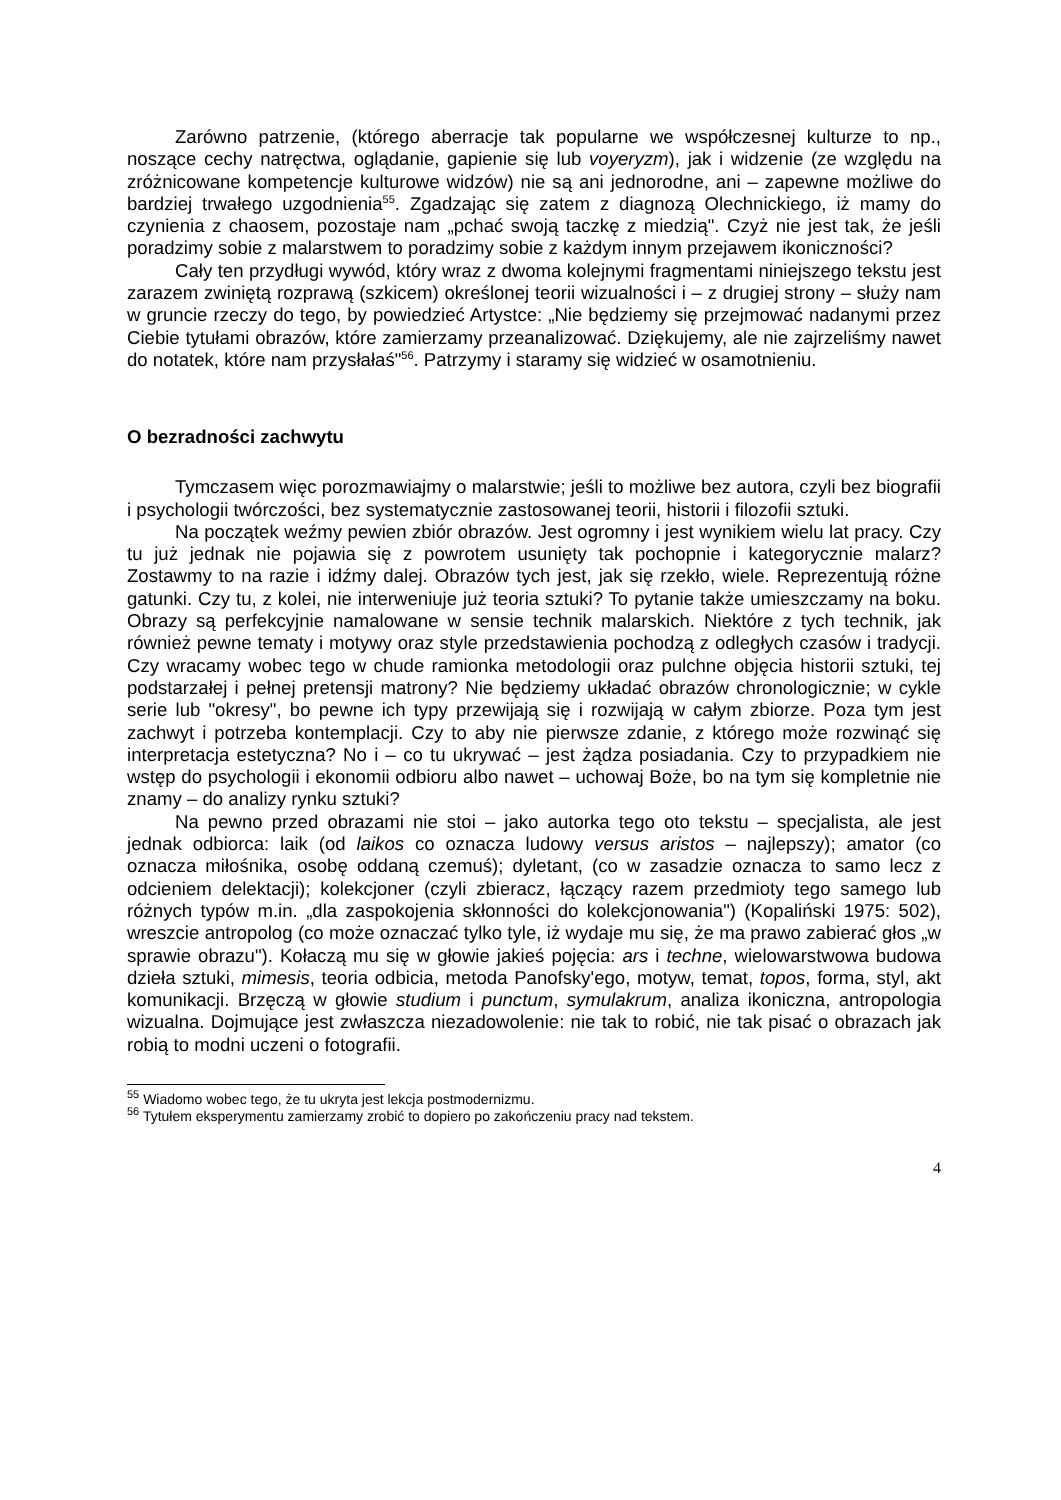Zarówno patrzenie, (którego aberracje tak popularne we współczesnej kulturze to np., noszące cechy natręctwa, oglądanie, gapienie się lub voyeryzm), jak i widzenie (ze względu na zróżnicowane kompetencje kulturowe widzów) nie są ani jednorodne, ani – zapewne możliwe do bardziej trwałego uzgodnienia<sup>55</sup>. Zgadzając się zatem z diagnozą Olechnickiego, iż mamy do czynienia z chaosem, pozostaje nam „pchać swoją taczkę z miedzią". Czyż nie jest tak, że jeśli poradzimy sobie z malarstwem to poradzimy sobie z każdym innym przejawem ikoniczności?
Cały ten przydługi wywód, który wraz z dwoma kolejnymi fragmentami niniejszego tekstu jest zarazem zwiniętą rozprawą (szkicem) określonej teorii wizualności i – z drugiej strony – służy nam w gruncie rzeczy do tego, by powiedzieć Artystce: „Nie będziemy się przejmować nadanymi przez Ciebie tytułami obrazów, które zamierzamy przeanalizować. Dziękujemy, ale nie zajrzeliśmy nawet do notatek, które nam przysłałaś"<sup>56</sup>. Patrzymy i staramy się widzieć w osamotnieniu.
O bezradności zachwytu
Tymczasem więc porozmawiajmy o malarstwie; jeśli to możliwe bez autora, czyli bez biografii i psychologii twórczości, bez systematycznie zastosowanej teorii, historii i filozofii sztuki.
Na początek weźmy pewien zbiór obrazów. Jest ogromny i jest wynikiem wielu lat pracy. Czy tu już jednak nie pojawia się z powrotem usunięty tak pochopnie i kategorycznie malarz? Zostawmy to na razie i idźmy dalej. Obrazów tych jest, jak się rzekło, wiele. Reprezentują różne gatunki. Czy tu, z kolei, nie interweniuje już teoria sztuki? To pytanie także umieszczamy na boku. Obrazy są perfekcyjnie namalowane w sensie technik malarskich. Niektóre z tych technik, jak również pewne tematy i motywy oraz style przedstawienia pochodzą z odległych czasów i tradycji. Czy wracamy wobec tego w chude ramionka metodologii oraz pulchne objęcia historii sztuki, tej podstarzałej i pełnej pretensji matrony? Nie będziemy układać obrazów chronologicznie; w cykle serie lub "okresy", bo pewne ich typy przewijają się i rozwijają w całym zbiorze. Poza tym jest zachwyt i potrzeba kontemplacji. Czy to aby nie pierwsze zdanie, z którego może rozwinąć się interpretacja estetyczna? No i – co tu ukrywać – jest żądza posiadania. Czy to przypadkiem nie wstęp do psychologii i ekonomii odbioru albo nawet – uchowaj Boże, bo na tym się kompletnie nie znamy – do analizy rynku sztuki?
Na pewno przed obrazami nie stoi – jako autorka tego oto tekstu – specjalista, ale jest jednak odbiorca: laik (od laikos co oznacza ludowy versus aristos – najlepszy); amator (co oznacza miłośnika, osobę oddaną czemuś); dyletant, (co w zasadzie oznacza to samo lecz z odcieniem delektacji); kolekcjoner (czyli zbieracz, łączący razem przedmioty tego samego lub różnych typów m.in. „dla zaspokojenia skłonności do kolekcjonowania") (Kopaliński 1975: 502), wreszcie antropolog (co może oznaczać tylko tyle, iż wydaje mu się, że ma prawo zabierać głos „w sprawie obrazu"). Kołaczą mu się w głowie jakieś pojęcia: ars i techne, wielowarstwowa budowa dzieła sztuki, mimesis, teoria odbicia, metoda Panofsky'ego, motyw, temat, topos, forma, styl, akt komunikacji. Brzęczą w głowie studium i punctum, symulakrum, analiza ikoniczna, antropologia wizualna. Dojmujące jest zwłaszcza niezadowolenie: nie tak to robić, nie tak pisać o obrazach jak robią to modni uczeni o fotografii.
<sup>55</sup> Wiadomo wobec tego, że tu ukryta jest lekcja postmodernizmu.
<sup>56</sup> Tytułem eksperymentu zamierzamy zrobić to dopiero po zakończeniu pracy nad tekstem.
4